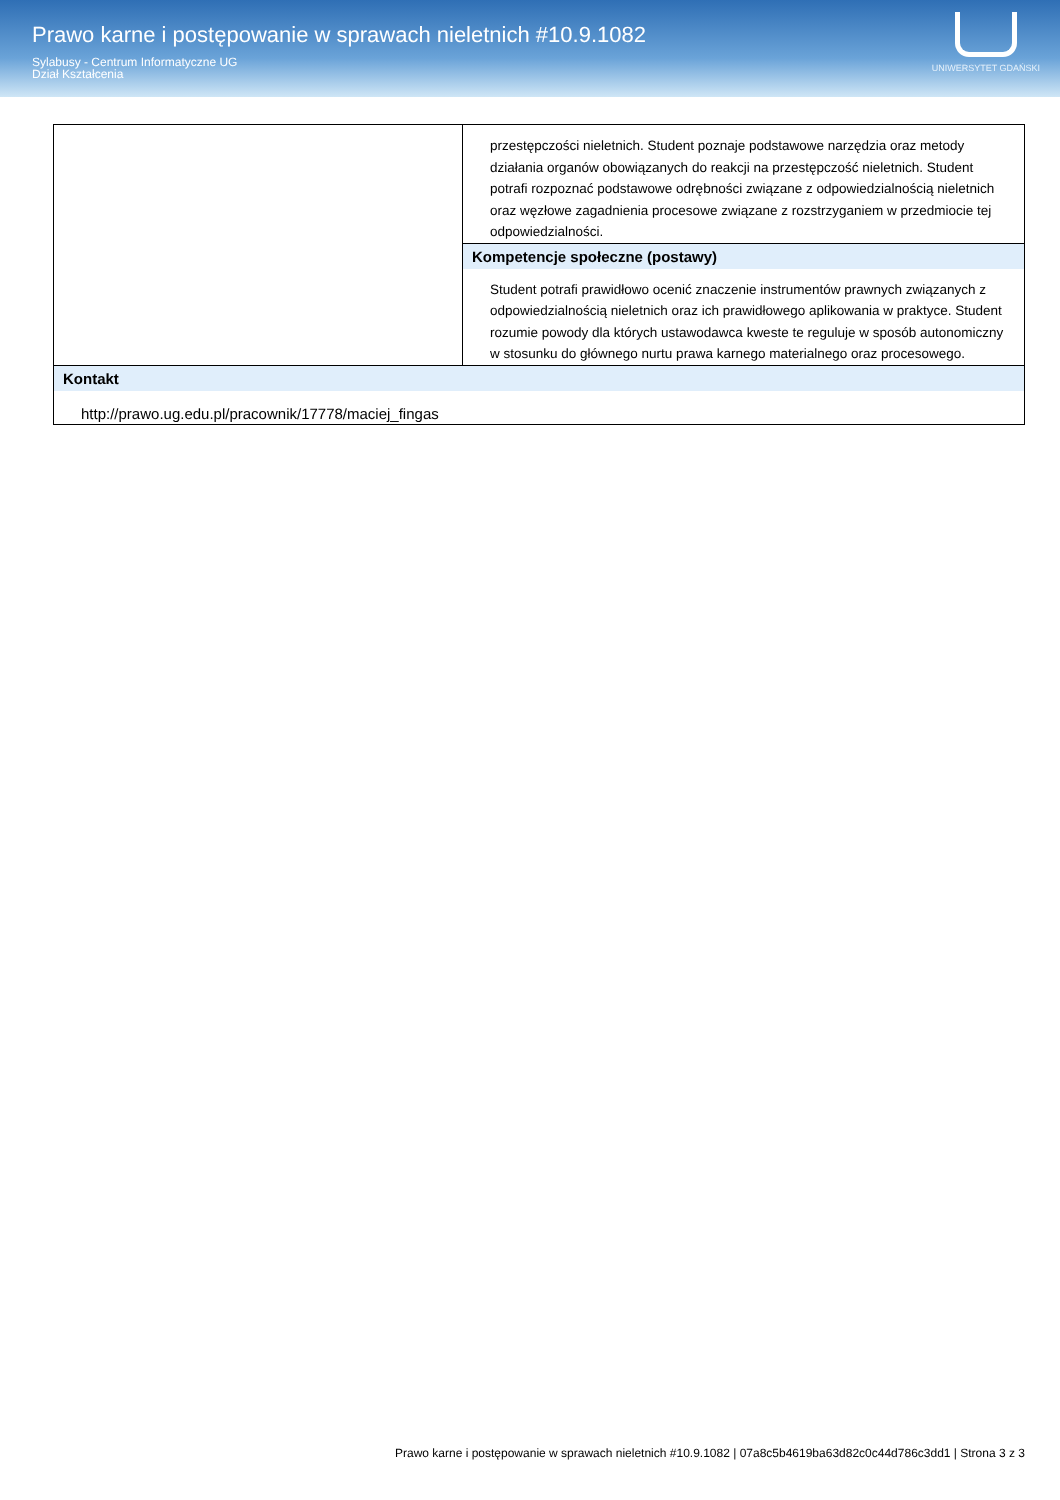Prawo karne i postępowanie w sprawach nieletnich #10.9.1082
Sylabusy - Centrum Informatyczne UG
Dział Kształcenia
UNIWERSYTET GDAŃSKI
| | przestępczości nieletnich. Student poznaje podstawowe narzędzia oraz metody działania organów obowiązanych do reakcji na przestępczość nieletnich. Student potrafi rozpoznać podstawowe odrębności związane z odpowiedzialnością nieletnich oraz węzłowe zagadnienia procesowe związane z rozstrzyganiem w przedmiocie tej odpowiedzialności. |
| | Kompetencje społeczne (postawy) |
| | Student potrafi prawidłowo ocenić znaczenie instrumentów prawnych związanych z odpowiedzialnością nieletnich oraz ich prawidłowego aplikowania w praktyce. Student rozumie powody dla których ustawodawca kweste te reguluje w sposób autonomiczny w stosunku do głównego nurtu prawa karnego materialnego oraz procesowego. |
| Kontakt http://prawo.ug.edu.pl/pracownik/17778/maciej_fingas | |
Prawo karne i postępowanie w sprawach nieletnich #10.9.1082 | 07a8c5b4619ba63d82c0c44d786c3dd1 | Strona 3 z 3